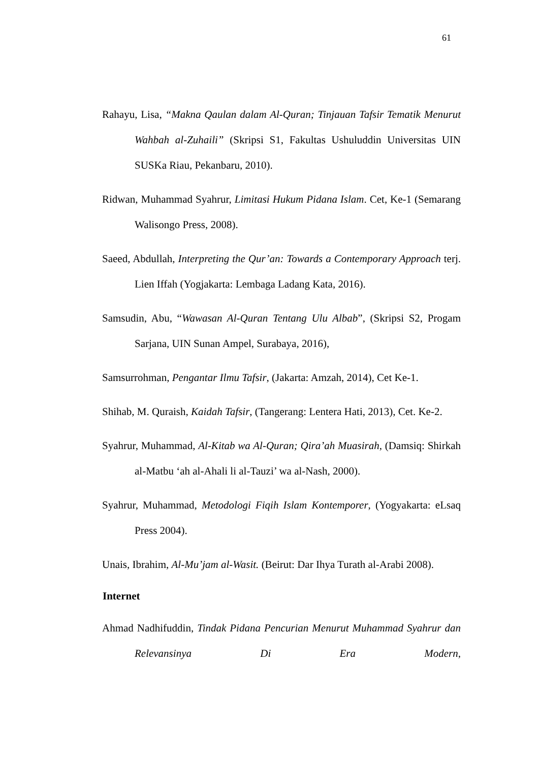61
Rahayu, Lisa, “Makna Qaulan dalam Al-Quran; Tinjauan Tafsir Tematik Menurut Wahbah al-Zuhaili” (Skripsi S1, Fakultas Ushuluddin Universitas UIN SUSKa Riau, Pekanbaru, 2010).
Ridwan, Muhammad Syahrur, Limitasi Hukum Pidana Islam. Cet, Ke-1 (Semarang Walisongo Press, 2008).
Saeed, Abdullah, Interpreting the Qur’an: Towards a Contemporary Approach terj. Lien Iffah (Yogjakarta: Lembaga Ladang Kata, 2016).
Samsudin, Abu, “Wawasan Al-Quran Tentang Ulu Albab”, (Skripsi S2, Progam Sarjana, UIN Sunan Ampel, Surabaya, 2016),
Samsurrohman, Pengantar Ilmu Tafsir, (Jakarta: Amzah, 2014), Cet Ke-1.
Shihab, M. Quraish, Kaidah Tafsir, (Tangerang: Lentera Hati, 2013), Cet. Ke-2.
Syahrur, Muhammad, Al-Kitab wa Al-Quran; Qira’ah Muasirah, (Damsiq: Shirkah al-Matbu ‘ah al-Ahali li al-Tauzi’ wa al-Nash, 2000).
Syahrur, Muhammad, Metodologi Fiqih Islam Kontemporer, (Yogyakarta: eLsaq Press 2004).
Unais, Ibrahim, Al-Mu’jam al-Wasit. (Beirut: Dar Ihya Turath al-Arabi 2008).
Internet
Ahmad Nadhifuddin, Tindak Pidana Pencurian Menurut Muhammad Syahrur dan Relevansinya Di Era Modern,